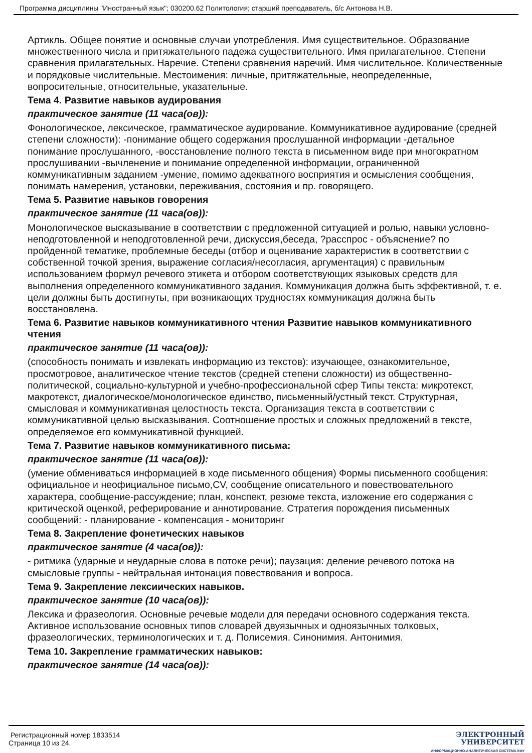Программа дисциплины "Иностранный язык"; 030200.62 Политология; старший преподаватель, б/с Антонова Н.В.
Артикль. Общее понятие и основные случаи употребления. Имя существительное. Образование множественного числа и притяжательного падежа существительного. Имя прилагательное. Степени сравнения прилагательных. Наречие. Степени сравнения наречий. Имя числительное. Количественные и порядковые числительные. Местоимения: личные, притяжательные, неопределенные, вопросительные, относительные, указательные.
Тема 4. Развитие навыков аудирования
практическое занятие (11 часа(ов)):
Фонологическое, лексическое, грамматическое аудирование. Коммуникативное аудирование (средней степени сложности): -понимание общего содержания прослушанной информации -детальное понимание прослушанного, -восстановление полного текста в письменном виде при многократном прослушивании -вычленение и понимание определенной информации, ограниченной коммуникативным заданием -умение, помимо адекватного восприятия и осмысления сообщения, понимать намерения, установки, переживания, состояния и пр. говорящего.
Тема 5. Развитие навыков говорения
практическое занятие (11 часа(ов)):
Монологическое высказывание в соответствии с предложенной ситуацией и ролью, навыки условно-неподготовленной и неподготовленной речи, дискуссия,беседа, ?расспрос - объяснение? по пройденной тематике, проблемные беседы (отбор и оценивание характеристик в соответствии с собственной точкой зрения, выражение согласия/несогласия, аргументация) с правильным использованием формул речевого этикета и отбором соответствующих языковых средств для выполнения определенного коммуникативного задания. Коммуникация должна быть эффективной, т. е. цели должны быть достигнуты, при возникающих трудностях коммуникация должна быть восстановлена.
Тема 6. Развитие навыков коммуникативного чтения Развитие навыков коммуникативного чтения
практическое занятие (11 часа(ов)):
(способность понимать и извлекать информацию из текстов): изучающее, ознакомительное, просмотровое, аналитическое чтение текстов (средней степени сложности) из общественно-политической, социально-культурной и учебно-профессиональной сфер Типы текста: микротекст, макротекст, диалогическое/монологическое единство, письменный/устный текст. Структурная, смысловая и коммуникативная целостность текста. Организация текста в соответствии с коммуникативной целью высказывания. Соотношение простых и сложных предложений в тексте, определяемое его коммуникативной функцией.
Тема 7. Развитие навыков коммуникативного письма:
практическое занятие (11 часа(ов)):
(умение обмениваться информацией в ходе письменного общения) Формы письменного сообщения: официальное и неофициальное письмо,CV, сообщение описательного и повествовательного характера, сообщение-рассуждение; план, конспект, резюме текста, изложение его содержания с критической оценкой, реферирование и аннотирование. Стратегия порождения письменных сообщений: - планирование - компенсация - мониторинг
Тема 8. Закрепление фонетических навыков
практическое занятие (4 часа(ов)):
- ритмика (ударные и неударные слова в потоке речи); паузация: деление речевого потока на смысловые группы - нейтральная интонация повествования и вопроса.
Тема 9. Закрепление лексиических навыков.
практическое занятие (10 часа(ов)):
Лексика и фразеология. Основные речевые модели для передачи основного содержания текста. Активное использование основных типов словарей двуязычных и одноязычных толковых, фразеологических, терминологических и т. д. Полисемия. Синонимия. Антонимия.
Тема 10. Закрепление грамматических навыков:
практическое занятие (14 часа(ов)):
Регистрационный номер 1833514
Страница 10 из 24.
ЭЛЕКТРОННЫЙ
УНИВЕРСИТЕТ
ИНФОРМАЦИОННО-АНАЛИТИЧЕСКАЯ СИСТЕМА КФУ